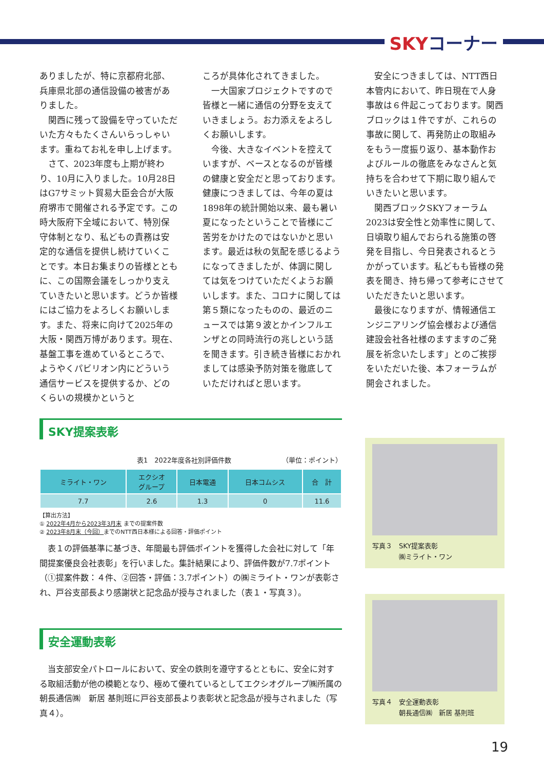SKYコーナー
ありましたが、特に京都府北部、兵庫県北部の通信設備の被害がありました。
関西に残って設備を守っていただいた方々もたくさんいらっしゃいます。重ねてお礼を申し上げます。
さて、2023年度も上期が終わり、10月に入りました。10月28日はG7サミット貿易大臣会合が大阪府堺市で開催される予定です。この時大阪府下全域において、特別保守体制となり、私どもの責務は安定的な通信を提供し続けていくことです。本日お集まりの皆様とともに、この国際会議をしっかり支えていきたいと思います。どうか皆様にはご協力をよろしくお願いします。また、将来に向けて2025年の大阪・関西万博があります。現在、基盤工事を進めているところで、ようやくパビリオン内にどういう通信サービスを提供するか、どのくらいの規模かというと
ころが具体化されてきました。
一大国家プロジェクトですので皆様と一緒に通信の分野を支えていきましょう。お力添えをよろしくお願いします。
今後、大きなイベントを控えていますが、ベースとなるのが皆様の健康と安全だと思っております。健康につきましては、今年の夏は1898年の統計開始以来、最も暑い夏になったということで皆様にご苦労をかけたのではないかと思います。最近は秋の気配を感じるようになってきましたが、体調に関しては気をつけていただくようお願いします。また、コロナに関しては第５類になったものの、最近のニュースでは第９波とかインフルエンザとの同時流行の兆しという話を聞きます。引き続き皆様におかれましては感染予防対策を徹底していただければと思います。
安全につきましては、NTT西日本管内において、昨日現在で人身事故は６件起こっております。関西ブロックは１件ですが、これらの事故に関して、再発防止の取組みをもう一度振り返り、基本動作およびルールの徹底をみなさんと気持ちを合わせて下期に取り組んでいきたいと思います。
関西ブロックSKYフォーラム2023は安全性と効率性に関して、日頃取り組んでおられる施策の啓発を目指し、今日発表されるとうかがっています。私どもも皆様の発表を聞き、持ち帰って参考にさせていただきたいと思います。
最後になりますが、情報通信エンジニアリング協会様および通信建設会社各社様のますますのご発展を祈念いたします」とのご挨拶をいただいた後、本フォーラムが開会されました。
SKY提案表彰
表1　2022年度各社別評価件数 （単位：ポイント）
| ミライト・ワン | エクシオ グループ | 日本電通 | 日本コムシス | 合 計 |
| --- | --- | --- | --- | --- |
| 7.7 | 2.6 | 1.3 | 0 | 11.6 |
【算出方法】
① 2022年4月から2023年3月末 までの提案件数
② 2023年8月末（今回）までのNTT西日本様による回答・評価ポイント
　表１の評価基準に基づき、年間最も評価ポイントを獲得した会社に対して「年間提案優良会社表彰」を行いました。集計結果により、評価件数が7.7ポイント（①提案件数：４件、②回答・評価：3.7ポイント）の㈱ミライト・ワンが表彰され、戸谷支部長より感謝状と記念品が授与されました（表１・写真３）。
安全運動表彰
　当支部安全パトロールにおいて、安全の鉄則を遵守するとともに、安全に対する取組活動が他の模範となり、極めて優れているとしてエクシオグループ㈱所属の朝長通信㈱　新居 基則班に戸谷支部長より表彰状と記念品が授与されました（写真４）。
写真３　SKY提案表彰
　　　　㈱ミライト・ワン
写真４　安全運動表彰
　　　　朝長通信㈱　新居 基則班
19